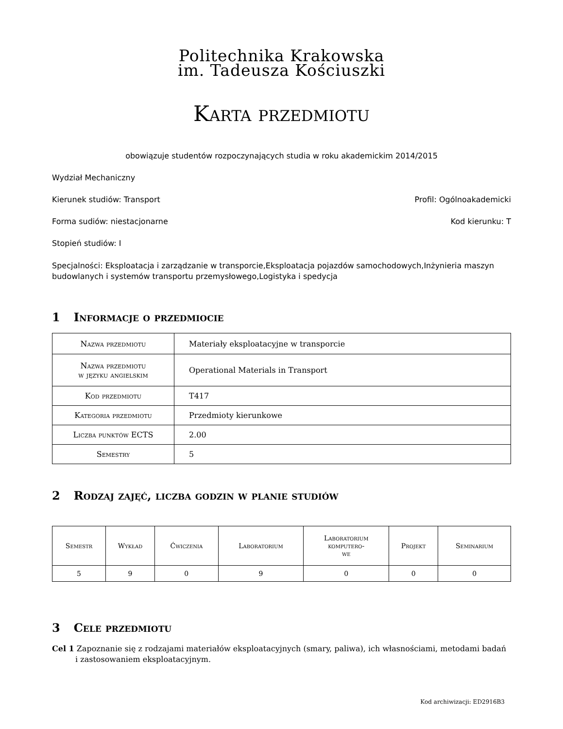Politechnika Krakowska
im. Tadeusza Kościuszki
Karta przedmiotu
obowiązuje studentów rozpoczynających studia w roku akademickim 2014/2015
Wydział Mechaniczny
Kierunek studiów: Transport Profil: Ogólnoakademicki
Forma sudiów: niestacjonarne Kod kierunku: T
Stopień studiów: I
Specjalności: Eksploatacja i zarządzanie w transporcie,Eksploatacja pojazdów samochodowych,Inżynieria maszyn budowlanych i systemów transportu przemysłowego,Logistyka i spedycja
1 Informacje o przedmiocie
| Nazwa przedmiotu | Materiały eksploatacyjne w transporcie |
| Nazwa przedmiotu w języku angielskim | Operational Materials in Transport |
| Kod przedmiotu | T417 |
| Kategoria przedmiotu | Przedmioty kierunkowe |
| Liczba punktów ECTS | 2.00 |
| Semestry | 5 |
2 Rodzaj zajęć, liczba godzin w planie studiów
| Semestr | Wykład | Ćwiczenia | Laboratorium | Laboratorium komputero- we | Projekt | Seminarium |
| --- | --- | --- | --- | --- | --- | --- |
| 5 | 9 | 0 | 9 | 0 | 0 | 0 |
3 Cele przedmiotu
Cel 1 Zapoznanie się z rodzajami materiałów eksploatacyjnych (smary, paliwa), ich własnościami, metodami badań i zastosowaniem eksploatacyjnym.
Kod archiwizacji: ED2916B3